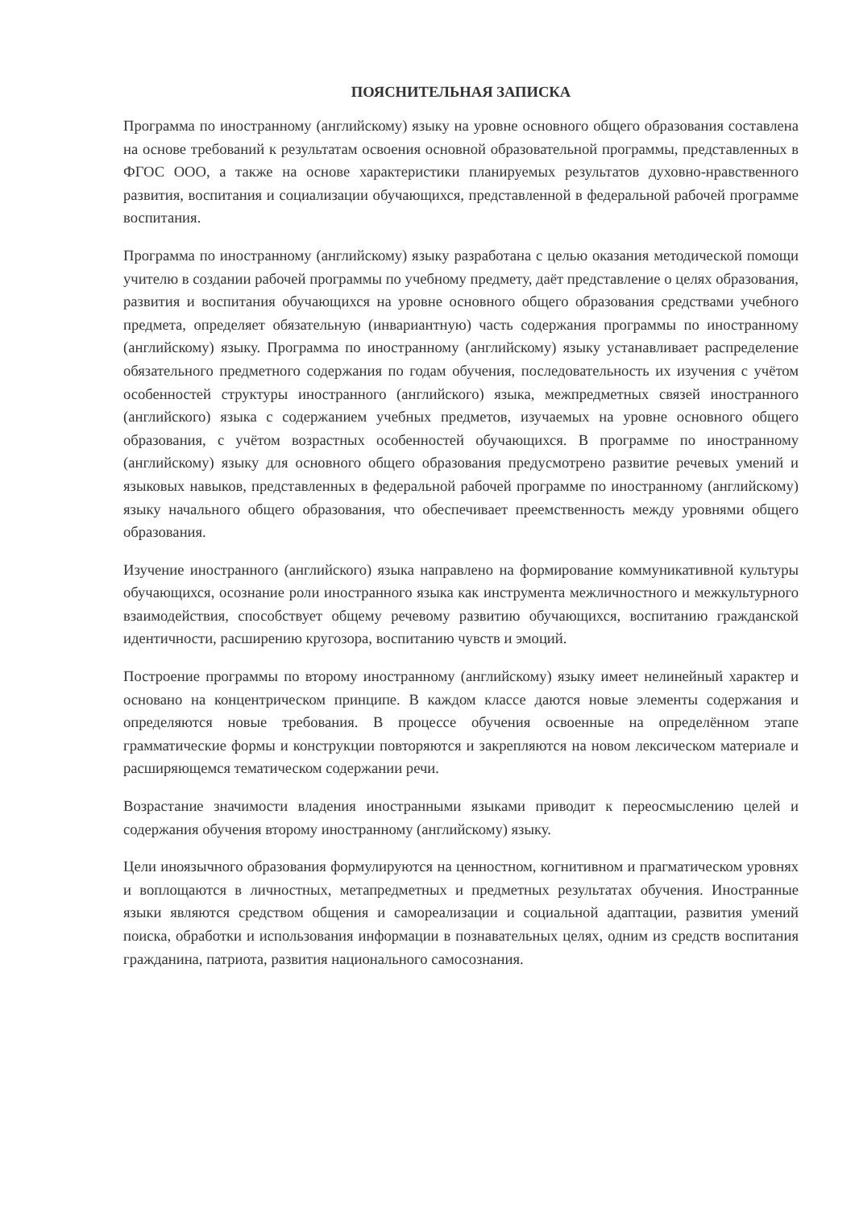ПОЯСНИТЕЛЬНАЯ ЗАПИСКА
Программа по иностранному (английскому) языку на уровне основного общего образования составлена на основе требований к результатам освоения основной образовательной программы, представленных в ФГОС ООО, а также на основе характеристики планируемых результатов духовно-нравственного развития, воспитания и социализации обучающихся, представленной в федеральной рабочей программе воспитания.
Программа по иностранному (английскому) языку разработана с целью оказания методической помощи учителю в создании рабочей программы по учебному предмету, даёт представление о целях образования, развития и воспитания обучающихся на уровне основного общего образования средствами учебного предмета, определяет обязательную (инвариантную) часть содержания программы по иностранному (английскому) языку. Программа по иностранному (английскому) языку устанавливает распределение обязательного предметного содержания по годам обучения, последовательность их изучения с учётом особенностей структуры иностранного (английского) языка, межпредметных связей иностранного (английского) языка с содержанием учебных предметов, изучаемых на уровне основного общего образования, с учётом возрастных особенностей обучающихся. В программе по иностранному (английскому) языку для основного общего образования предусмотрено развитие речевых умений и языковых навыков, представленных в федеральной рабочей программе по иностранному (английскому) языку начального общего образования, что обеспечивает преемственность между уровнями общего образования.
Изучение иностранного (английского) языка направлено на формирование коммуникативной культуры обучающихся, осознание роли иностранного языка как инструмента межличностного и межкультурного взаимодействия, способствует общему речевому развитию обучающихся, воспитанию гражданской идентичности, расширению кругозора, воспитанию чувств и эмоций.
Построение программы по второму иностранному (английскому) языку имеет нелинейный характер и основано на концентрическом принципе. В каждом классе даются новые элементы содержания и определяются новые требования. В процессе обучения освоенные на определённом этапе грамматические формы и конструкции повторяются и закрепляются на новом лексическом материале и расширяющемся тематическом содержании речи.
Возрастание значимости владения иностранными языками приводит к переосмыслению целей и содержания обучения второму иностранному (английскому) языку.
Цели иноязычного образования формулируются на ценностном, когнитивном и прагматическом уровнях и воплощаются в личностных, метапредметных и предметных результатах обучения. Иностранные языки являются средством общения и самореализации и социальной адаптации, развития умений поиска, обработки и использования информации в познавательных целях, одним из средств воспитания гражданина, патриота, развития национального самосознания.